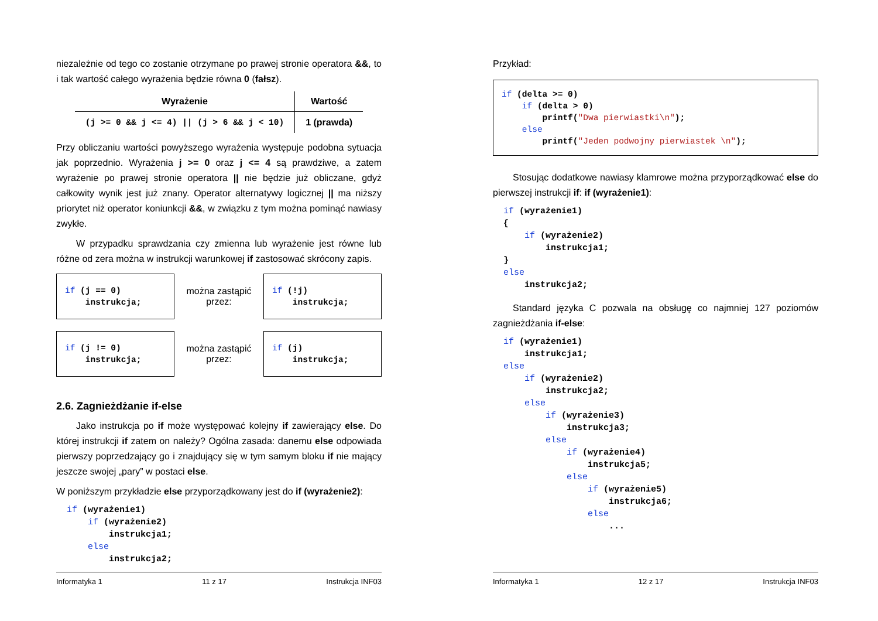niezależnie od tego co zostanie otrzymane po prawej stronie operatora &&, to i tak wartość całego wyrażenia będzie równa 0 (fałsz).
| Wyrażenie | Wartość |
| --- | --- |
| (j >= 0 && j <= 4) // (j > 6 && j < 10) | 1 (prawda) |
Przy obliczaniu wartości powyższego wyrażenia występuje podobna sytuacja jak poprzednio. Wyrażenia j >= 0 oraz j <= 4 są prawdziwe, a zatem wyrażenie po prawej stronie operatora || nie będzie już obliczane, gdyż całkowity wynik jest już znany. Operator alternatywy logicznej || ma niższy priorytet niż operator koniunkcji &&, w związku z tym można pominąć nawiasy zwykłe.
W przypadku sprawdzania czy zmienna lub wyrażenie jest równe lub różne od zera można w instrukcji warunkowej if zastosować skrócony zapis.
if (j == 0)
    instrukcja;
można zastąpić przez:
if (!j)
    instrukcja;
if (j != 0)
    instrukcja;
można zastąpić przez:
if (j)
    instrukcja;
2.6. Zagnieżdżanie if-else
Jako instrukcja po if może występować kolejny if zawierający else. Do której instrukcji if zatem on należy? Ogólna zasada: danemu else odpowiada pierwszy poprzedzający go i znajdujący się w tym samym bloku if nie mający jeszcze swojej „pary” w postaci else.
W poniższym przykładzie else przyporządkowany jest do if (wyrażenie2):
if (wyrażenie1)
    if (wyrażenie2)
        instrukcja1;
    else
        instrukcja2;
Informatyka 1 11 z 17 Instrukcja INF03
Przykład:
if (delta >= 0)
    if (delta > 0)
        printf("Dwa pierwiastki\n");
    else
        printf("Jeden podwojny pierwiastek \n");
Stosując dodatkowe nawiasy klamrowe można przyporządkować else do pierwszej instrukcji if: if (wyrażenie1):
if (wyrażenie1)
{
    if (wyrażenie2)
        instrukcja1;
}
else
    instrukcja2;
Standard języka C pozwala na obsługę co najmniej 127 poziomów zagnieżdżania if-else:
if (wyrażenie1)
    instrukcja1;
else
    if (wyrażenie2)
        instrukcja2;
    else
        if (wyrażenie3)
            instrukcja3;
        else
            if (wyrażenie4)
                instrukcja5;
            else
                if (wyrażenie5)
                    instrukcja6;
                else
                    ...
Informatyka 1 12 z 17 Instrukcja INF03